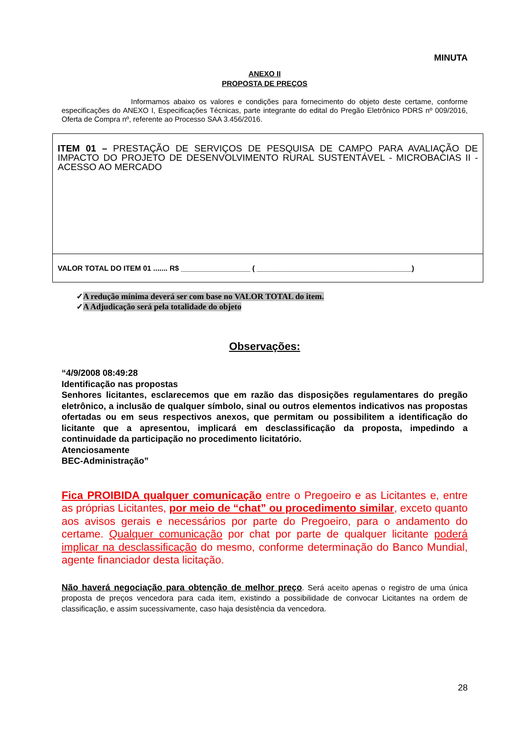MINUTA
ANEXO II
PROPOSTA DE PREÇOS
Informamos abaixo os valores e condições para fornecimento do objeto deste certame, conforme especificações do ANEXO I, Especificações Técnicas, parte integrante do edital do Pregão Eletrônico PDRS nº 009/2016, Oferta de Compra nº, referente ao Processo SAA 3.456/2016.
| ITEM 01 – PRESTAÇÃO DE SERVIÇOS DE PESQUISA DE CAMPO PARA AVALIAÇÃO DE IMPACTO DO PROJETO DE DESENVOLVIMENTO RURAL SUSTENTÁVEL - MICROBACIAS II - ACESSO AO MERCADO |
| VALOR TOTAL DO ITEM 01 ....... R$ _________________ ( ______________________________________) |
✓A redução mínima deverá ser com base no VALOR TOTAL do item.
✓A Adjudicação será pela totalidade do objeto
Observações:
“4/9/2008 08:49:28
Identificação nas propostas
Senhores licitantes, esclarecemos que em razão das disposições regulamentares do pregão eletrônico, a inclusão de qualquer símbolo, sinal ou outros elementos indicativos nas propostas ofertadas ou em seus respectivos anexos, que permitam ou possibilitem a identificação do licitante que a apresentou, implicará em desclassificação da proposta, impedindo a continuidade da participação no procedimento licitatório.
Atenciosamente
BEC-Administração”
Fica PROIBIDA qualquer comunicação entre o Pregoeiro e as Licitantes e, entre as próprias Licitantes, por meio de “chat” ou procedimento similar, exceto quanto aos avisos gerais e necessários por parte do Pregoeiro, para o andamento do certame. Qualquer comunicação por chat por parte de qualquer licitante poderá implicar na desclassificação do mesmo, conforme determinação do Banco Mundial, agente financiador desta licitação.
Não haverá negociação para obtenção de melhor preço. Será aceito apenas o registro de uma única proposta de preços vencedora para cada item, existindo a possibilidade de convocar Licitantes na ordem de classificação, e assim sucessivamente, caso haja desistência da vencedora.
28